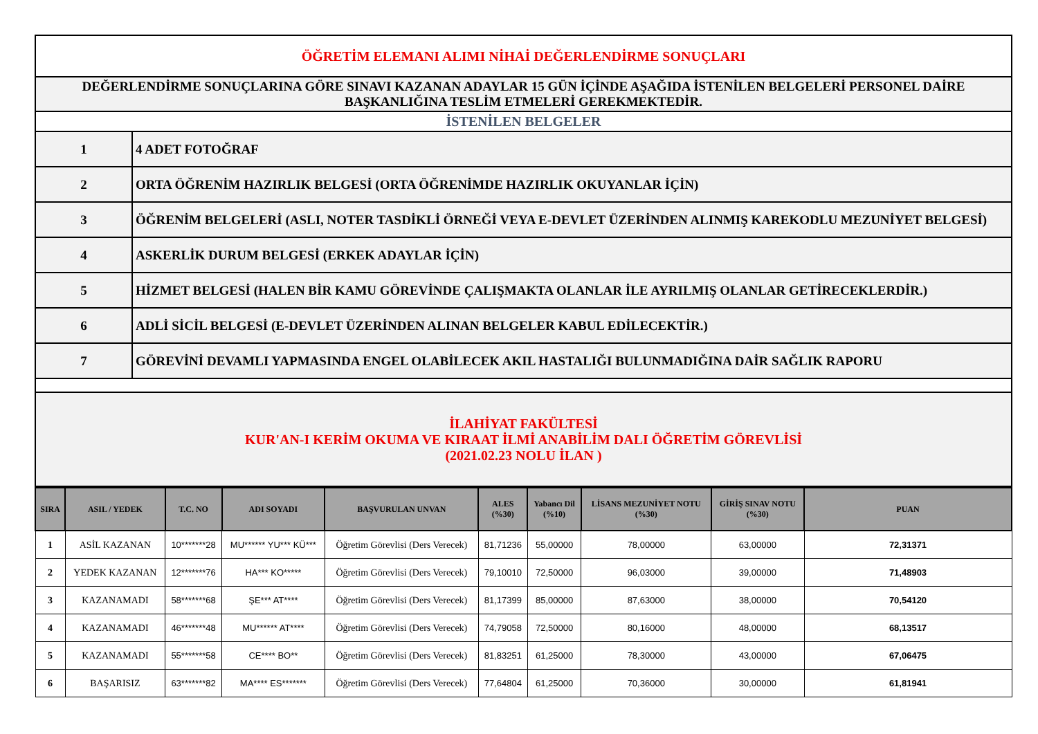| ÖĞRETİM ELEMANI ALIMI NİHAİ DEĞERLENDİRME SONUÇLARI | |
| DEĞERLENDİRME SONUÇLARINA GÖRE SINAVI KAZANAN ADAYLAR 15 GÜN İÇİNDE AŞAĞIDA İSTENİLEN BELGELERİ PERSONEL DAİRE BAŞKANLIĞINA TESLİM ETMELERİ GEREKMEKTEDİR. | |
| İSTENİLEN BELGELER | |
| 1 | 4 ADET FOTOĞRAF |
| 2 | ORTA ÖĞRENİM HAZIRLIK BELGESİ (ORTA ÖĞRENİMDE HAZIRLIK OKUYANLAR İÇİN) |
| 3 | ÖĞRENİM BELGELERİ (ASLI, NOTER TASDİKLİ ÖRNEĞİ VEYA E-DEVLET ÜZERİNDEN ALINMIŞ KAREKODLU MEZUNİYET BELGESİ) |
| 4 | ASKERLİK DURUM BELGESİ (ERKEK ADAYLAR İÇİN) |
| 5 | HİZMET BELGESİ (HALEN BİR KAMU GÖREVİNDE ÇALIŞMAKTA OLANLAR İLE AYRILMIŞ OLANLAR GETİRECEKLERDİR.) |
| 6 | ADLİ SİCİL BELGESİ (E-DEVLET ÜZERİNDEN ALINAN BELGELER KABUL EDİLECEKTİR.) |
| 7 | GÖREVİNİ DEVAMLI YAPMASINDA ENGEL OLABİLECEK AKIL HASTALIĞI BULUNMADIĞINA DAİR SAĞLIK RAPORU |
| İLAHİYAT FAKÜLTESİ KUR'AN-I KERİM OKUMA VE KIRAAT İLMİ ANABİLİM DALI ÖĞRETİM GÖREVLİSİ (2021.02.23 NOLU İLAN ) | |
| SIRA | ASIL / YEDEK | T.C. NO | ADI SOYADI | BAŞVURULAN UNVAN | ALES (%30) | Yabancı Dil (%10) | LİSANS MEZUNİYET NOTU (%30) | GİRİŞ SINAV NOTU (%30) | PUAN |
| --- | --- | --- | --- | --- | --- | --- | --- | --- | --- |
| 1 | ASİL KAZANAN | 10*******28 | MU****** YU*** KÜ*** | Öğretim Görevlisi (Ders Verecek) | 81,71236 | 55,00000 | 78,00000 | 63,00000 | 72,31371 |
| 2 | YEDEK KAZANAN | 12*******76 | HA*** KO***** | Öğretim Görevlisi (Ders Verecek) | 79,10010 | 72,50000 | 96,03000 | 39,00000 | 71,48903 |
| 3 | KAZANAMADI | 58*******68 | ŞE*** AT**** | Öğretim Görevlisi (Ders Verecek) | 81,17399 | 85,00000 | 87,63000 | 38,00000 | 70,54120 |
| 4 | KAZANAMADI | 46*******48 | MU****** AT**** | Öğretim Görevlisi (Ders Verecek) | 74,79058 | 72,50000 | 80,16000 | 48,00000 | 68,13517 |
| 5 | KAZANAMADI | 55*******58 | CE**** BO** | Öğretim Görevlisi (Ders Verecek) | 81,83251 | 61,25000 | 78,30000 | 43,00000 | 67,06475 |
| 6 | BAŞARISIZ | 63*******82 | MA**** ES******* | Öğretim Görevlisi (Ders Verecek) | 77,64804 | 61,25000 | 70,36000 | 30,00000 | 61,81941 |